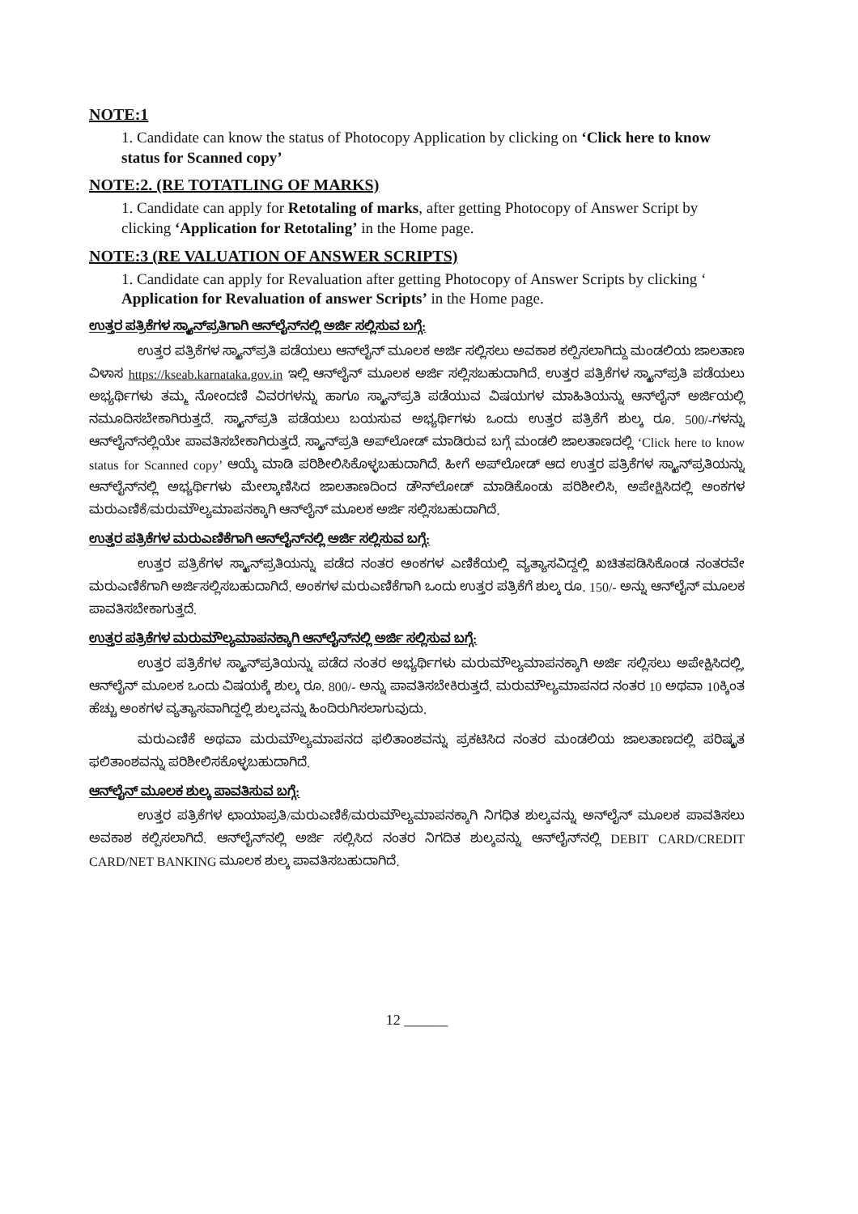NOTE:1
1. Candidate can know the status of Photocopy Application by clicking on ‘Click here to know status for Scanned copy’
NOTE:2. (RE TOTATLING OF MARKS)
1. Candidate can apply for Retotaling of marks, after getting Photocopy of Answer Script by clicking ‘Application for Retotaling’ in the Home page.
NOTE:3 (RE VALUATION OF ANSWER SCRIPTS)
1. Candidate can apply for Revaluation after getting Photocopy of Answer Scripts by clicking ‘ Application for Revaluation of answer Scripts’ in the Home page.
ಉತ್ತರ ಪತ್ರಿಕೆಗಳ ಸ್ಕ್ಯಾನ್‌ಪ್ರತಿಗಾಗಿ ಆನ್‌ಲೈನ್‌ನಲ್ಲಿ ಅರ್ಜಿ ಸಲ್ಲಿಸುವ ಬಗ್ಗೆ:
ಉತ್ತರ ಪತ್ರಿಕೆಗಳ ಸ್ಕ್ಯಾನ್‌ಪ್ರತಿ ಪಡೆಯಲು ಆನ್‌ಲೈನ್ ಮೂಲಕ ಅರ್ಜಿ ಸಲ್ಲಿಸಲು ಅವಕಾಶ ಕಲ್ಪಿಸಲಾಗಿದ್ದು ಮಂಡಲಿಯ ಜಾಲತಾಣ ವಿಳಾಸ https://kseab.karnataka.gov.in ಇಲ್ಲಿ ಆನ್‌ಲೈನ್ ಮೂಲಕ ಅರ್ಜಿ ಸಲ್ಲಿಸಬಹುದಾಗಿದೆ. ಉತ್ತರ ಪತ್ರಿಕೆಗಳ ಸ್ಕ್ಯಾನ್‌ಪ್ರತಿ ಪಡೆಯಲು ಅಭ್ಯರ್ಥಿಗಳು ತಮ್ಮ ನೋಂದಣಿ ವಿವರಗಳನ್ನು ಹಾಗೂ ಸ್ಕ್ಯಾನ್‌ಪ್ರತಿ ಪಡೆಯುವ ವಿಷಯಗಳ ಮಾಹಿತಿಯನ್ನು ಆನ್‌ಲೈನ್ ಅರ್ಜಿಯಲ್ಲಿ ನಮೂದಿಸಬೇಕಾಗಿರುತ್ತದೆ. ಸ್ಕ್ಯಾನ್‌ಪ್ರತಿ ಪಡೆಯಲು ಬಯಸುವ ಅಭ್ಯರ್ಥಿಗಳು ಒಂದು ಉತ್ತರ ಪತ್ರಿಕೆಗೆ ಶುಲ್ಕ ರೂ. 500/-ಗಳನ್ನು ಆನ್‌ಲೈನ್‌ನಲ್ಲಿಯೇ ಪಾವತಿಸಬೇಕಾಗಿರುತ್ತದೆ. ಸ್ಕ್ಯಾನ್‌ಪ್ರತಿ ಅಪ್‌ಲೋಡ್ ಮಾಡಿರುವ ಬಗ್ಗೆ ಮಂಡಲಿ ಜಾಲತಾಣದಲ್ಲಿ ‘Click here to know status for Scanned copy’ ಆಯ್ಕೆ ಮಾಡಿ ಪರಿಶೀಲಿಸಿಕೊಳ್ಳಬಹುದಾಗಿದೆ. ಹೀಗೆ ಅಪ್‌ಲೋಡ್ ಆದ ಉತ್ತರ ಪತ್ರಿಕೆಗಳ ಸ್ಕ್ಯಾನ್‌ಪ್ರತಿಯನ್ನು ಆನ್‌ಲೈನ್‌ನಲ್ಲಿ ಅಭ್ಯರ್ಥಿಗಳು ಮೇಲ್ಕಾಣಿಸಿದ ಜಾಲತಾಣದಿಂದ ಡೌನ್‌ಲೋಡ್ ಮಾಡಿಕೊಂಡು ಪರಿಶೀಲಿಸಿ, ಅಪೇಕ್ಷಿಸಿದಲ್ಲಿ ಅಂಕಗಳ ಮರುಎಣಿಕೆ/ಮರುಮೌಲ್ಯಮಾಪನಕ್ಕಾಗಿ ಆನ್‌ಲೈನ್ ಮೂಲಕ ಅರ್ಜಿ ಸಲ್ಲಿಸಬಹುದಾಗಿದೆ.
ಉತ್ತರ ಪತ್ರಿಕೆಗಳ ಮರುಎಣಿಕೆಗಾಗಿ ಆನ್‌ಲೈನ್‌ನಲ್ಲಿ ಅರ್ಜಿ ಸಲ್ಲಿಸುವ ಬಗ್ಗೆ:
ಉತ್ತರ ಪತ್ರಿಕೆಗಳ ಸ್ಕ್ಯಾನ್‌ಪ್ರತಿಯನ್ನು ಪಡೆದ ನಂತರ ಅಂಕಗಳ ಎಣಿಕೆಯಲ್ಲಿ ವ್ಯತ್ಯಾಸವಿದ್ದಲ್ಲಿ ಖಚಿತಪಡಿಸಿಕೊಂಡ ನಂತರವೇ ಮರುಎಣಿಕೆಗಾಗಿ ಅರ್ಜಿಸಲ್ಲಿಸಬಹುದಾಗಿದೆ. ಅಂಕಗಳ ಮರುಎಣಿಕೆಗಾಗಿ ಒಂದು ಉತ್ತರ ಪತ್ರಿಕೆಗೆ ಶುಲ್ಕ ರೂ. 150/- ಅನ್ನು ಆನ್‌ಲೈನ್ ಮೂಲಕ ಪಾವತಿಸಬೇಕಾಗುತ್ತದೆ.
ಉತ್ತರ ಪತ್ರಿಕೆಗಳ ಮರುಮೌಲ್ಯಮಾಪನಕ್ಕಾಗಿ ಆನ್‌ಲೈನ್‌ನಲ್ಲಿ ಅರ್ಜಿ ಸಲ್ಲಿಸುವ ಬಗ್ಗೆ:
ಉತ್ತರ ಪತ್ರಿಕೆಗಳ ಸ್ಕ್ಯಾನ್‌ಪ್ರತಿಯನ್ನು ಪಡೆದ ನಂತರ ಅಭ್ಯರ್ಥಿಗಳು ಮರುಮೌಲ್ಯಮಾಪನಕ್ಕಾಗಿ ಅರ್ಜಿ ಸಲ್ಲಿಸಲು ಅಪೇಕ್ಷಿಸಿದಲ್ಲಿ, ಆನ್‌ಲೈನ್ ಮೂಲಕ ಒಂದು ವಿಷಯಕ್ಕೆ ಶುಲ್ಕ ರೂ. 800/- ಅನ್ನು ಪಾವತಿಸಬೇಕಿರುತ್ತದೆ. ಮರುಮೌಲ್ಯಮಾಪನದ ನಂತರ 10 ಅಥವಾ 10ಕ್ಕಿಂತ ಹೆಚ್ಚು ಅಂಕಗಳ ವ್ಯತ್ಯಾಸವಾಗಿದ್ದಲ್ಲಿ ಶುಲ್ಕವನ್ನು ಹಿಂದಿರುಗಿಸಲಾಗುವುದು.
ಮರುಎಣಿಕೆ ಅಥವಾ ಮರುಮೌಲ್ಯಮಾಪನದ ಫಲಿತಾಂಶವನ್ನು ಪ್ರಕಟಿಸಿದ ನಂತರ ಮಂಡಲಿಯ ಜಾಲತಾಣದಲ್ಲಿ ಪರಿಷ್ಕೃತ ಫಲಿತಾಂಶವನ್ನು ಪರಿಶೀಲಿಸಕೊಳ್ಳಬಹುದಾಗಿದೆ.
ಆನ್‌ಲೈನ್ ಮೂಲಕ ಶುಲ್ಕ ಪಾವತಿಸುವ ಬಗ್ಗೆ:
ಉತ್ತರ ಪತ್ರಿಕೆಗಳ ಛಾಯಾಪ್ರತಿ/ಮರುಎಣಿಕೆ/ಮರುಮೌಲ್ಯಮಾಪನಕ್ಕಾಗಿ ನಿಗಧಿತ ಶುಲ್ಕವನ್ನು ಅನ್‌ಲೈನ್ ಮೂಲಕ ಪಾವತಿಸಲು ಅವಕಾಶ ಕಲ್ಪಿಸಲಾಗಿದೆ. ಆನ್‌ಲೈನ್‌ನಲ್ಲಿ ಅರ್ಜಿ ಸಲ್ಲಿಸಿದ ನಂತರ ನಿಗದಿತ ಶುಲ್ಕವನ್ನು ಆನ್‌ಲೈನ್‌ನಲ್ಲಿ DEBIT CARD/CREDIT CARD/NET BANKING ಮೂಲಕ ಶುಲ್ಕ ಪಾವತಿಸಬಹುದಾಗಿದೆ.
12 ______